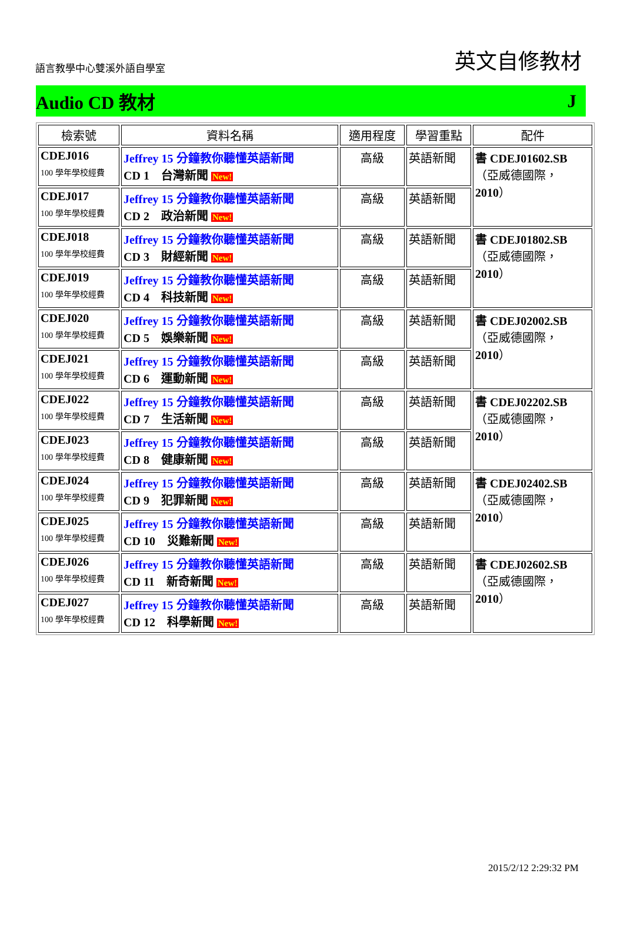語言教學中心雙溪外語自學室 英文自修教材
Audio CD 教材 J
| 檢索號 | 資料名稱 | 適用程度 | 學習重點 | 配件 |
| --- | --- | --- | --- | --- |
| CDEJ016 100 學年學校經費 | Jeffrey 15 分鐘教你聽懂英語新聞 CD 1 台灣新聞 New! | 高級 | 英語新聞 | 書 CDEJ01602.SB （亞威德國際， 2010 ） |
| CDEJ017 100 學年學校經費 | Jeffrey 15 分鐘教你聽懂英語新聞 CD 2 政治新聞 New! | 高級 | 英語新聞 | |
| CDEJ018 100 學年學校經費 | Jeffrey 15 分鐘教你聽懂英語新聞 CD 3 財經新聞 New! | 高級 | 英語新聞 | 書 CDEJ01802.SB （亞威德國際， 2010 ） |
| CDEJ019 100 學年學校經費 | Jeffrey 15 分鐘教你聽懂英語新聞 CD 4 科技新聞 New! | 高級 | 英語新聞 | |
| CDEJ020 100 學年學校經費 | Jeffrey 15 分鐘教你聽懂英語新聞 CD 5 娛樂新聞 New! | 高級 | 英語新聞 | 書 CDEJ02002.SB （亞威德國際， 2010 ） |
| CDEJ021 100 學年學校經費 | Jeffrey 15 分鐘教你聽懂英語新聞 CD 6 運動新聞 New! | 高級 | 英語新聞 | |
| CDEJ022 100 學年學校經費 | Jeffrey 15 分鐘教你聽懂英語新聞 CD 7 生活新聞 New! | 高級 | 英語新聞 | 書 CDEJ02202.SB （亞威德國際， 2010 ） |
| CDEJ023 100 學年學校經費 | Jeffrey 15 分鐘教你聽懂英語新聞 CD 8 健康新聞 New! | 高級 | 英語新聞 | |
| CDEJ024 100 學年學校經費 | Jeffrey 15 分鐘教你聽懂英語新聞 CD 9 犯罪新聞 New! | 高級 | 英語新聞 | 書 CDEJ02402.SB （亞威德國際， 2010 ） |
| CDEJ025 100 學年學校經費 | Jeffrey 15 分鐘教你聽懂英語新聞 CD 10 災難新聞 New! | 高級 | 英語新聞 | |
| CDEJ026 100 學年學校經費 | Jeffrey 15 分鐘教你聽懂英語新聞 CD 11 新奇新聞 New! | 高級 | 英語新聞 | 書 CDEJ02602.SB （亞威德國際， 2010 ） |
| CDEJ027 100 學年學校經費 | Jeffrey 15 分鐘教你聽懂英語新聞 CD 12 科學新聞 New! | 高級 | 英語新聞 | |
2015/2/12 2:29:32 PM